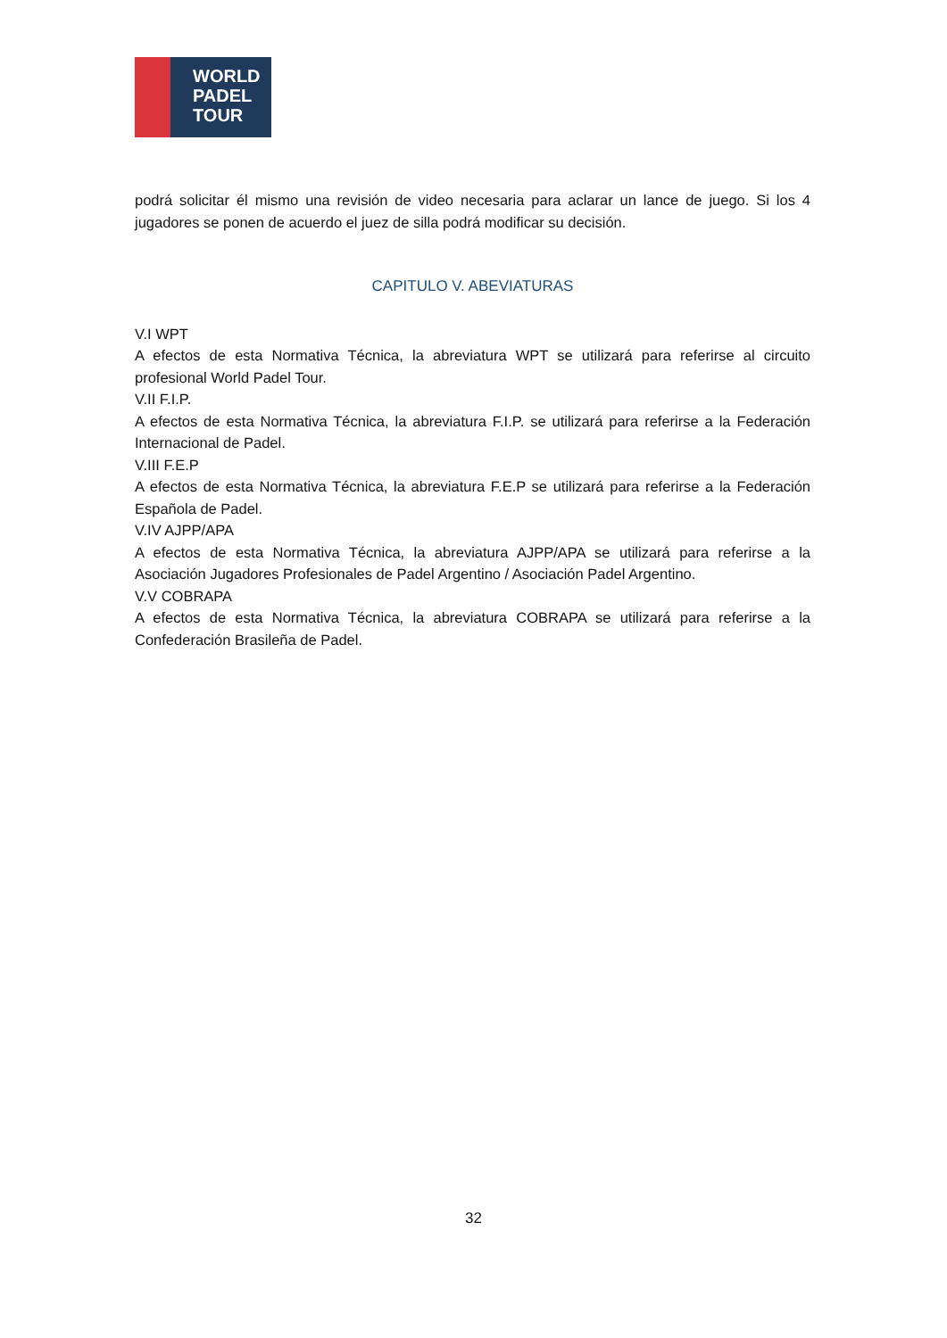WORLD
PADEL
TOUR
podrá solicitar él mismo una revisión de video necesaria para aclarar un lance de juego. Si los 4 jugadores se ponen de acuerdo el juez de silla podrá modificar su decisión.
CAPITULO V. ABEVIATURAS
V.I WPT
A efectos de esta Normativa Técnica, la abreviatura WPT se utilizará para referirse al circuito profesional World Padel Tour.
V.II F.I.P.
A efectos de esta Normativa Técnica, la abreviatura F.I.P. se utilizará para referirse a la Federación Internacional de Padel.
V.III F.E.P
A efectos de esta Normativa Técnica, la abreviatura F.E.P se utilizará para referirse a la Federación Española de Padel.
V.IV AJPP/APA
A efectos de esta Normativa Técnica, la abreviatura AJPP/APA se utilizará para referirse a la Asociación Jugadores Profesionales de Padel Argentino / Asociación Padel Argentino.
V.V COBRAPA
A efectos de esta Normativa Técnica, la abreviatura COBRAPA se utilizará para referirse a la Confederación Brasileña de Padel.
32